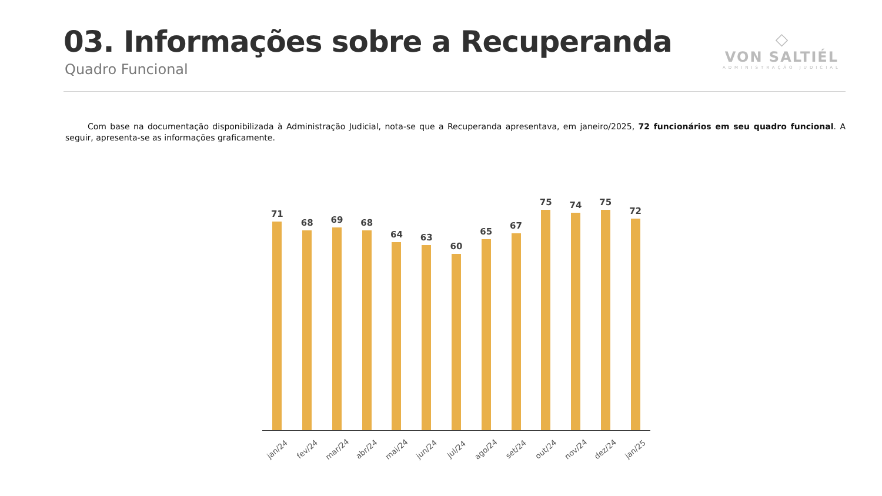03. Informações sobre a Recuperanda
Quadro Funcional
◇
VON SALTIÉL
ADMINISTRAÇÃO JUDICIAL
Com base na documentação disponibilizada à Administração Judicial, nota-se que a Recuperanda apresentava, em janeiro/2025, 72 funcionários em seu quadro funcional. A seguir, apresenta-se as informações graficamente.
71
68
69
68
64
63
60
65
67
75
74
75
72
jan/24
fev/24
mar/24
abr/24
mai/24
jun/24
jul/24
ago/24
set/24
out/24
nov/24
dez/24
jan/25